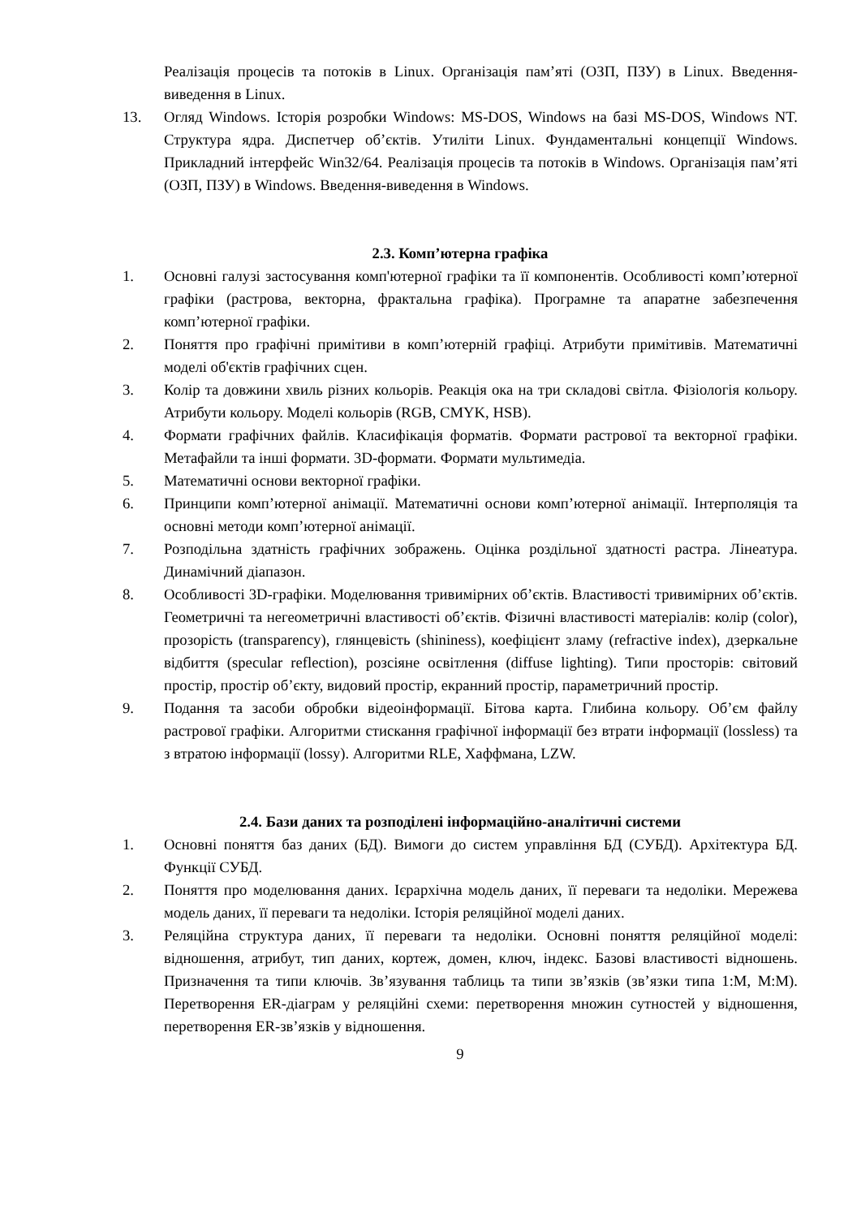Реалізація процесів та потоків в Linux. Організація пам’яті (ОЗП, ПЗУ) в Linux. Введення-виведення в Linux.
13. Огляд Windows. Історія розробки Windows: MS-DOS, Windows на базі MS-DOS, Windows NT. Структура ядра. Диспетчер об’єктів. Утиліти Linux. Фундаментальні концепції Windows. Прикладний інтерфейс Win32/64. Реалізація процесів та потоків в Windows. Організація пам’яті (ОЗП, ПЗУ) в Windows. Введення-виведення в Windows.
2.3. Комп’ютерна графіка
1. Основні галузі застосування комп'ютерної графіки та її компонентів. Особливості комп’ютерної графіки (растрова, векторна, фрактальна графіка). Програмне та апаратне забезпечення комп’ютерної графіки.
2. Поняття про графічні примітиви в комп’ютерній графіці. Атрибути примітивів. Математичні моделі об'єктів графічних сцен.
3. Колір та довжини хвиль різних кольорів. Реакція ока на три складові світла. Фізіологія кольору. Атрибути кольору. Моделі кольорів (RGB, CMYK, HSB).
4. Формати графічних файлів. Класифікація форматів. Формати растрової та векторної графіки. Метафайли та інші формати. 3D-формати. Формати мультимедіа.
5. Математичні основи векторної графіки.
6. Принципи комп’ютерної анімації. Математичні основи комп’ютерної анімації. Інтерполяція та основні методи комп’ютерної анімації.
7. Розподільна здатність графічних зображень. Оцінка роздільної здатності растра. Лінеатура. Динамічний діапазон.
8. Особливості 3D-графіки. Моделювання тривимірних об’єктів. Властивості тривимірних об’єктів. Геометричні та негеометричні властивості об’єктів. Фізичні властивості матеріалів: колір (color), прозорість (transparency), глянцевість (shininess), коефіцієнт зламу (refractive index), дзеркальне відбиття (specular reflection), розсіяне освітлення (diffuse lighting). Типи просторів: світовий простір, простір об’єкту, видовий простір, екранний простір, параметричний простір.
9. Подання та засоби обробки відеоінформації. Бітова карта. Глибина кольору. Об’єм файлу растрової графіки. Алгоритми стискання графічної інформації без втрати інформації (lossless) та з втратою інформації (lossy). Алгоритми RLE, Хаффмана, LZW.
2.4. Бази даних та розподілені інформаційно-аналітичні системи
1. Основні поняття баз даних (БД). Вимоги до систем управління БД (СУБД). Архітектура БД. Функції СУБД.
2. Поняття про моделювання даних. Ієрархічна модель даних, її переваги та недоліки. Мережева модель даних, її переваги та недоліки. Історія реляційної моделі даних.
3. Реляційна структура даних, її переваги та недоліки. Основні поняття реляційної моделі: відношення, атрибут, тип даних, кортеж, домен, ключ, індекс. Базові властивості відношень. Призначення та типи ключів. Зв’язування таблиць та типи зв’язків (зв’язки типа 1:M, M:M). Перетворення ER-діаграм у реляційні схеми: перетворення множин сутностей у відношення, перетворення ER-зв’язків у відношення.
9